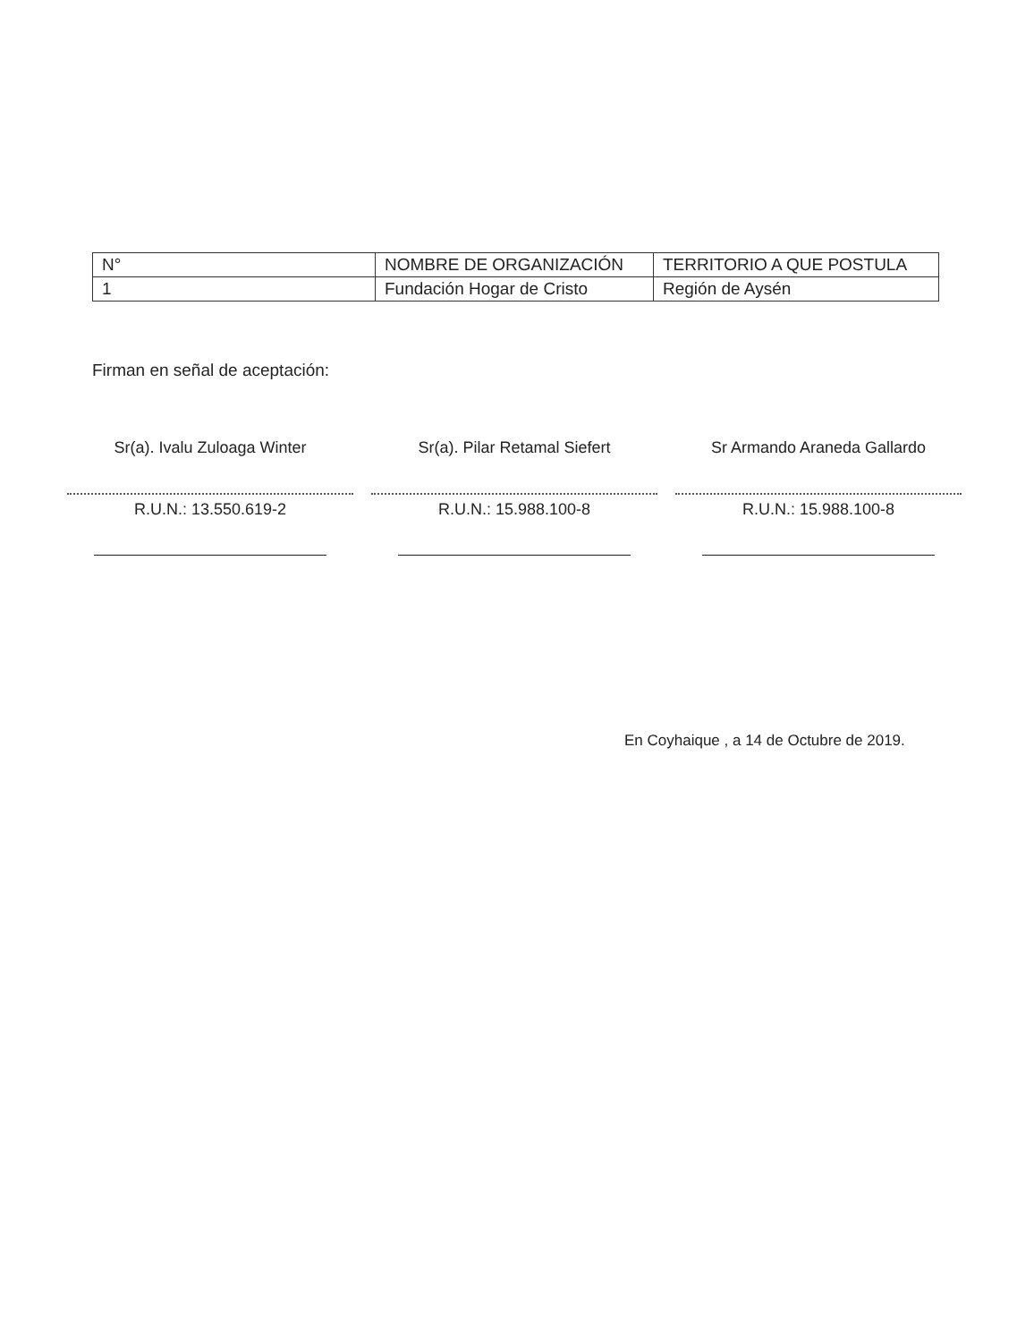| N° | NOMBRE DE ORGANIZACIÓN | TERRITORIO A QUE POSTULA |
| --- | --- | --- |
| 1 | Fundación Hogar de Cristo | Región de Aysén |
Firman en señal de aceptación:
Sr(a). Ivalu Zuloaga Winter
R.U.N.: 13.550.619-2
Sr(a). Pilar Retamal Siefert
R.U.N.: 15.988.100-8
Sr Armando Araneda Gallardo
R.U.N.: 15.988.100-8
En Coyhaique , a 14 de Octubre de 2019.